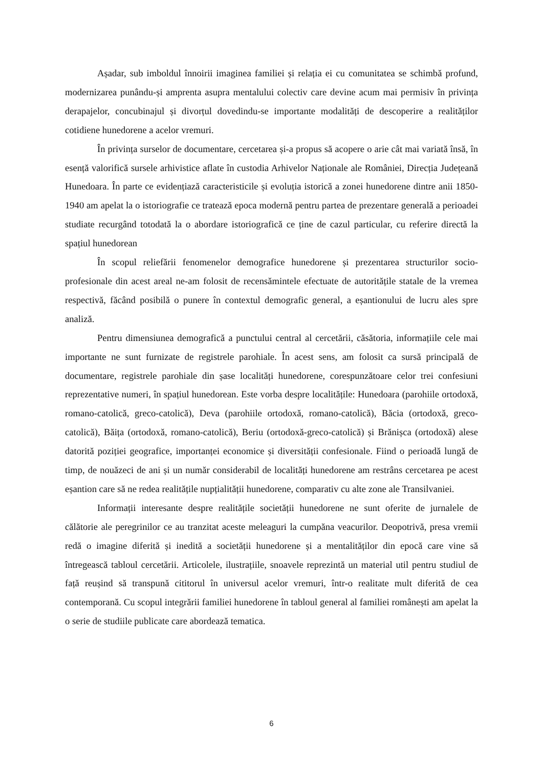Așadar, sub imboldul înnoirii imaginea familiei și relația ei cu comunitatea se schimbă profund, modernizarea punându-și amprenta asupra mentalului colectiv care devine acum mai permisiv în privința derapajelor, concubinajul și divorțul dovedindu-se importante modalități de descoperire a realităților cotidiene hunedorene a acelor vremuri.
În privința surselor de documentare, cercetarea și-a propus să acopere o arie cât mai variată însă, în esență valorifică sursele arhivistice aflate în custodia Arhivelor Naționale ale României, Direcția Județeană Hunedoara. În parte ce evidențiază caracteristicile și evoluția istorică a zonei hunedorene dintre anii 1850-1940 am apelat la o istoriografie ce tratează epoca modernă pentru partea de prezentare generală a perioadei studiate recurgând totodată la o abordare istoriografică ce ține de cazul particular, cu referire directă la spațiul hunedorean
În scopul reliefării fenomenelor demografice hunedorene și prezentarea structurilor socio-profesionale din acest areal ne-am folosit de recensămintele efectuate de autoritățile statale de la vremea respectivă, făcând posibilă o punere în contextul demografic general, a eșantionului de lucru ales spre analiză.
Pentru dimensiunea demografică a punctului central al cercetării, căsătoria, informațiile cele mai importante ne sunt furnizate de registrele parohiale. În acest sens, am folosit ca sursă principală de documentare, registrele parohiale din șase localități hunedorene, corespunzătoare celor trei confesiuni reprezentative numeri, în spațiul hunedorean. Este vorba despre localitățile: Hunedoara (parohiile ortodoxă, romano-catolică, greco-catolică), Deva (parohiile ortodoxă, romano-catolică), Băcia (ortodoxă, greco-catolică), Băița (ortodoxă, romano-catolică), Beriu (ortodoxă-greco-catolică) și Brănișca (ortodoxă) alese datorită poziției geografice, importanței economice și diversității confesionale. Fiind o perioadă lungă de timp, de nouăzeci de ani și un număr considerabil de localități hunedorene am restrâns cercetarea pe acest eșantion care să ne redea realitățile nupțialității hunedorene, comparativ cu alte zone ale Transilvaniei.
Informații interesante despre realitățile societății hunedorene ne sunt oferite de jurnalele de călătorie ale peregrinilor ce au tranzitat aceste meleaguri la cumpăna veacurilor. Deopotrivă, presa vremii redă o imagine diferită și inedită a societății hunedorene și a mentalităților din epocă care vine să întregească tabloul cercetării. Articolele, ilustrațiile, snoavele reprezintă un material util pentru studiul de față reușind să transpună cititorul în universul acelor vremuri, într-o realitate mult diferită de cea contemporană. Cu scopul integrării familiei hunedorene în tabloul general al familiei românești am apelat la o serie de studiile publicate care abordează tematica.
6